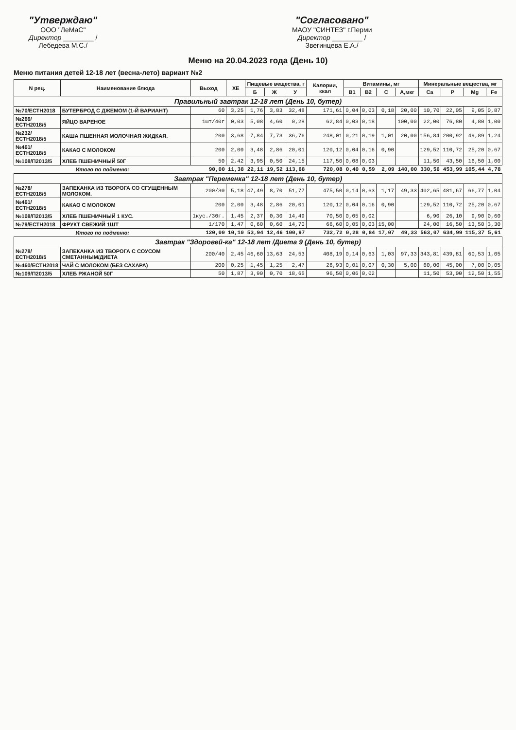"Утверждаю"
ООО "ЛеМаС"
Директор ________ /Лебедева М.С./
"Согласовано"
МАОУ "СИНТЕЗ" г.Перми
Директор ________ /Звегинцева Е.А./
Меню на 20.04.2023 года (День 10)
Меню питания детей 12-18 лет (весна-лето) вариант №2
| N рец. | Наименование блюда | Выход | ХЕ | Пищевые вещества, г | | | Калории, ккал | Витамины, мг | | | | Минеральные вещества, мг | | | |
| --- | --- | --- | --- | --- | --- | --- | --- | --- | --- | --- | --- | --- | --- | --- | --- |
| | | | | Б | Ж | У | | B1 | B2 | C | А,мкг | Ca | P | Mg | Fe |
| Правильный завтрак 12-18 лет (День 10, бутер) | | | | | | | | | | | | | | | |
| №70/ЕСТН2018 | БУТЕРБРОД С ДЖЕМОМ (1-Й ВАРИАНТ) | 60 | 3,25 | 1,76 | 3,83 | 32,48 | 171,61 | 0,04 | 0,03 | 0,18 | 20,00 | 10,70 | 22,05 | 9,05 | 0,87 |
| №266/ЕСТН2018/5 | ЯЙЦО ВАРЕНОЕ | 1шт/40г | 0,03 | 5,08 | 4,60 | 0,28 | 62,84 | 0,03 | 0,18 | | 100,00 | 22,00 | 76,80 | 4,80 | 1,00 |
| №232/ЕСТН2018/5 | КАША ПШЕННАЯ МОЛОЧНАЯ ЖИДКАЯ. | 200 | 3,68 | 7,84 | 7,73 | 36,76 | 248,01 | 0,21 | 0,19 | 1,01 | 20,00 | 156,84 | 200,92 | 49,89 | 1,24 |
| №461/ЕСТН2018/5 | КАКАО С МОЛОКОМ | 200 | 2,00 | 3,48 | 2,86 | 20,01 | 120,12 | 0,04 | 0,16 | 0,90 | | 129,52 | 110,72 | 25,20 | 0,67 |
| №108/П2013/5 | ХЛЕБ ПШЕНИЧНЫЙ 50Г | 50 | 2,42 | 3,95 | 0,50 | 24,15 | 117,50 | 0,08 | 0,03 | | | 11,50 | 43,50 | 16,50 | 1,00 |
| Итого по подменю: | | 90,00 | 11,38 | 22,11 | 19,52 | 113,68 | 720,08 | 0,40 | 0,59 | 2,09 | 140,00 | 330,56 | 453,99 | 105,44 | 4,78 |
| Завтрак "Переменка" 12-18 лет (День 10, бутер) | | | | | | | | | | | | | | | |
| №278/ЕСТН2018/5 | ЗАПЕКАНКА ИЗ ТВОРОГА СО СГУЩЕННЫМ МОЛОКОМ. | 200/30 | 5,18 | 47,49 | 8,70 | 51,77 | 475,50 | 0,14 | 0,63 | 1,17 | 49,33 | 402,65 | 481,67 | 66,77 | 1,04 |
| №461/ЕСТН2018/5 | КАКАО С МОЛОКОМ | 200 | 2,00 | 3,48 | 2,86 | 20,01 | 120,12 | 0,04 | 0,16 | 0,90 | | 129,52 | 110,72 | 25,20 | 0,67 |
| №108/П2013/5 | ХЛЕБ ПШЕНИЧНЫЙ 1 КУС. | 1кус./30г. | 1,45 | 2,37 | 0,30 | 14,49 | 70,50 | 0,05 | 0,02 | | | 6,90 | 26,10 | 9,90 | 0,60 |
| №79/ЕСТН2018 | ФРУКТ СВЕЖИЙ 1ШТ | 1/170 | 1,47 | 0,60 | 0,60 | 14,70 | 66,60 | 0,05 | 0,03 | 15,00 | | 24,00 | 16,50 | 13,50 | 3,30 |
| Итого по подменю: | | 120,00 | 10,10 | 53,94 | 12,46 | 100,97 | 732,72 | 0,28 | 0,84 | 17,07 | 49,33 | 563,07 | 634,99 | 115,37 | 5,61 |
| Завтрак "Здоровей-ка" 12-18 лет /Диета 9 (День 10, бутер) | | | | | | | | | | | | | | | |
| №278/ЕСТН2018/5 | ЗАПЕКАНКА ИЗ ТВОРОГА С СОУСОМ СМЕТАННЫМ/ДИЕТА | 200/40 | 2,45 | 46,60 | 13,63 | 24,53 | 408,19 | 0,14 | 0,63 | 1,03 | 97,33 | 343,81 | 439,81 | 60,53 | 1,05 |
| №460/ЕСТН2018 | ЧАЙ С МОЛОКОМ (БЕЗ САХАРА) | 200 | 0,25 | 1,45 | 1,25 | 2,47 | 26,93 | 0,01 | 0,07 | 0,30 | 5,00 | 60,00 | 45,00 | 7,00 | 0,05 |
| №109/П2013/5 | ХЛЕБ РЖАНОЙ 50Г | 50 | 1,87 | 3,90 | 0,70 | 18,65 | 96,50 | 0,06 | 0,02 | | | 11,50 | 53,00 | 12,50 | 1,55 |